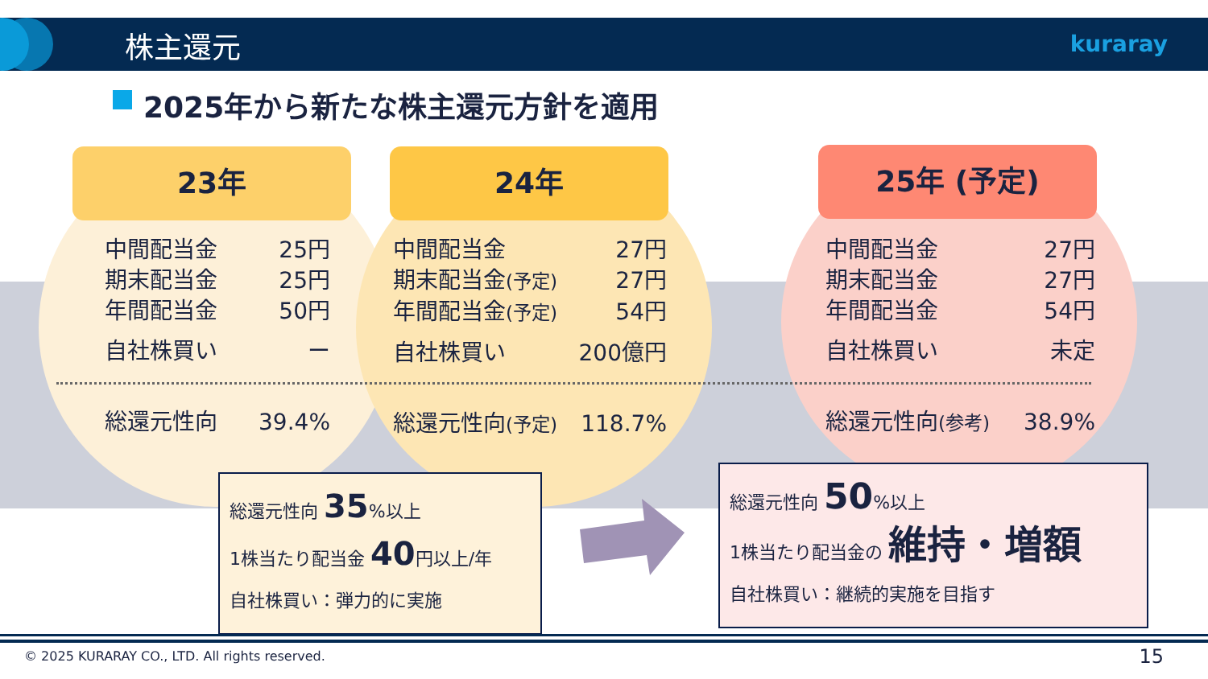株主還元 kuraray
2025年から新たな株主還元方針を適用
23年 24年 25年 (予定)
中間配当金 25円
期末配当金 25円
年間配当金 50円
自社株買い ー
総還元性向 39.4%
中間配当金 27円
期末配当金(予定) 27円
年間配当金(予定) 54円
自社株買い 200億円
総還元性向(予定) 118.7%
中間配当金 27円
期末配当金 27円
年間配当金 54円
自社株買い 未定
総還元性向(参考) 38.9%
総還元性向 35%以上
1株当たり配当金 40円以上/年
自社株買い：弾力的に実施
総還元性向 50%以上
1株当たり配当金の 維持・増額
自社株買い：継続的実施を目指す
© 2025 KURARAY CO., LTD. All rights reserved.
15